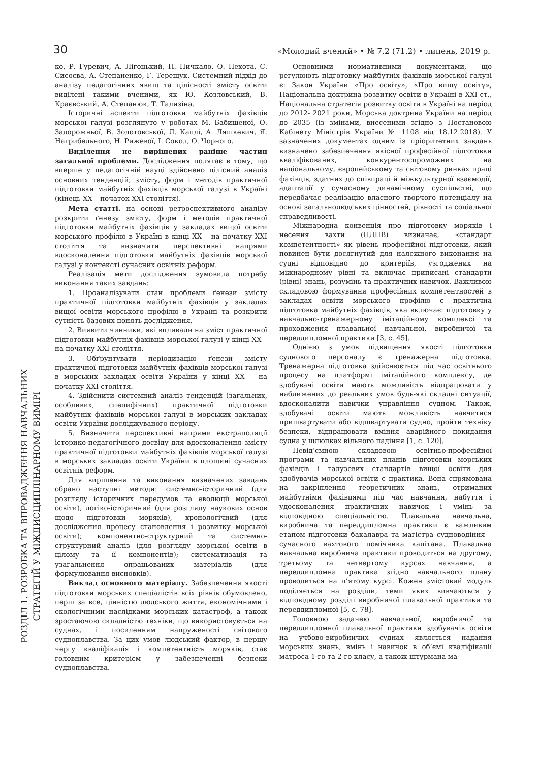30 «Молодий вчений» • № 7.2 (71.2) • липень, 2019 р.
РОЗДІЛ 1. РОЗРОБКА ТА ВПРОВАДЖЕННЯ НАВЧАЛЬНИХ
СТРАТЕГІЙ У МІЖДИСЦИПЛІНАРНОМУ ВИМІРІ
ко, Р. Гуревич, А. Лігоцький, Н. Ничкало, О. Пехота, С. Сисоєва, А. Степаненко, Г. Терещук. Системний підхід до аналізу педагогічних явищ та цілісності змісту освіти виділені такими вченими, як Ю. Козловський, В. Краєвський, А. Степанюк, Т. Тализіна.
Історичні аспекти підготовки майбутніх фахівців морської галузі розглянуто у роботах М. Бабишеної, О. Задорожньої, В. Золотовської, Л. Каплі, А. Ляшкевич, Я. Нагрибельного, Н. Рижевої, І. Сокол, О. Чорного.
Виділення не вирішених раніше частин загальної проблеми. Дослідження полягає в тому, що вперше у педагогічній науці здійснено цілісний аналіз основних тенденцій, змісту, форм і методів практичної підготовки майбутніх фахівців морської галузі в Україні (кінець ХХ – початок ХХІ століття).
Мета статті. на основі ретроспективного аналізу розкрити ґенезу змісту, форм і методів практичної підготовки майбутніх фахівців у закладах вищої освіти морського профілю в Україні в кінці ХХ – на початку ХХІ століття та визначити перспективні напрями вдосконалення підготовки майбутніх фахівців морської галузі у контексті сучасних освітніх реформ.
Реалізація мети дослідження зумовила потребу виконання таких завдань:
1. Проаналізувати стан проблеми ґенези змісту практичної підготовки майбутніх фахівців у закладах вищої освіти морського профілю в Україні та розкрити сутність базових понять дослідження.
2. Виявити чинники, які впливали на зміст практичної підготовки майбутніх фахівців морської галузі у кінці ХХ – на початку ХХІ століття.
3. Обґрунтувати періодизацію ґенези змісту практичної підготовки майбутніх фахівців морської галузі в морських закладах освіти України у кінці ХХ – на початку ХХІ століття.
4. Здійснити системний аналіз тенденцій (загальних, особливих, специфічних) практичної підготовки майбутніх фахівців морської галузі в морських закладах освіти України досліджуваного періоду.
5. Визначити перспективні напрями екстраполяції історико-педагогічного досвіду для вдосконалення змісту практичної підготовки майбутніх фахівців морської галузі в морських закладах освіти України в площині сучасних освітніх реформ.
Для вирішення та виконання визначених завдань обрано наступні методи: системно-історичний (для розгляду історичних передумов та еволюції морської освіти), логіко-історичний (для розгляду наукових основ щодо підготовки моряків), хронологічний (для дослідження процесу становлення і розвитку морської освіти); компонентно-структурний та системно-структурний аналіз (для розгляду морської освіти в цілому та її компонентів); систематизація та узагальнення опрацьованих матеріалів (для формулювання висновків).
Виклад основного матеріалу. Забезпечення якості підготовки морських спеціалістів всіх рівнів обумовлено, перш за все, цінністю людського життя, економічними і екологічними наслідками морських катастроф, а також зростаючою складністю техніки, що використовується на суднах, і посиленням напруженості світового судноплавства. За цих умов людський фактор, в першу чергу кваліфікація і компетентність моряків, стає головним критерієм у забезпеченні безпеки судноплавства.
Основними нормативними документами, що регулюють підготовку майбутніх фахівців морської галузі є: Закон України «Про освіту», «Про вищу освіту», Національна доктрина розвитку освіти в Україні в ХХІ ст., Національна стратегія розвитку освіти в Україні на період до 2012- 2021 роки, Морська доктрина України на період до 2035 (із змінами, внесеними згідно з Постановою Кабінету Міністрів України № 1108 від 18.12.2018). У зазначених документах одним із пріоритетних завдань визначено забезпечення якісної професійної підготовки кваліфікованих, конкурентоспроможних на національному, європейському та світовому ринках праці фахівців, здатних до співпраці й міжкультурної взаємодії, адаптації у сучасному динамічному суспільстві, що передбачає реалізацію власного творчого потенціалу на основі загальнолюдських цінностей, рівності та соціальної справедливості.
Міжнародна конвенція про підготовку моряків і несення вахти (ПДНВ) визначає, «стандарт компетентності» як рівень професійної підготовки, який повинен бути досягнутий для належного виконання на судні відповідно до критеріїв, узгоджених на міжнародному рівні та включає приписані стандарти (рівні) знань, розумінь та практичних навичок. Важливою складовою формування професійних компетентностей в закладах освіти морського профілю є практична підготовка майбутніх фахівців, яка включає: підготовку у навчально-тренажерному імітаційному комплексі та проходження плавальної навчальної, виробничої та переддипломної практики [3, с. 45].
Однією з умов підвищення якості підготовки суднового персоналу є тренажерна підготовка. Тренажерна підготовка здійснюється під час освітнього процесу на платформі імітаційного комплексу, де здобувачі освіти мають можливість відпрацювати у наближених до реальних умов будь-які складні ситуації, вдосконалити навички управління судном. Також, здобувачі освіти мають можливість навчитися пришвартувати або відшвартувати судно, пройти техніку безпеки, відпрацювати вміння аварійного покидання судна у шлюпках вільного падіння [1, с. 120].
Невід’ємною складовою освітньо-професійної програми та навчальних планів підготовки морських фахівців і галузевих стандартів вищої освіти для здобувачів морської освіти є практика. Вона спрямована на закріплення теоретичних знань, отриманих майбутніми фахівцями під час навчання, набуття і удосконалення практичних навичок і умінь за відповідною спеціальністю. Плавальна навчальна, виробнича та переддипломна практики є важливим етапом підготовки бакалавра та магістра судноводіння – сучасного вахтового помічника капітана. Плавальна навчальна виробнича практики проводиться на другому, третьому та четвертому курсах навчання, а переддипломна практика згідно навчального плану проводиться на п’ятому курсі. Кожен змістовий модуль поділяється на розділи, теми яких вивчаються у відповідному розділі виробничої плавальної практики та переддипломної [5, с. 78].
Головною задачею навчальної, виробничої та переддипломної плавальної практики здобувачів освіти на учбово-виробничих суднах являється надання морських знань, вмінь і навичок в об’ємі кваліфікації матроса 1-го та 2-го класу, а також штурмана ма-